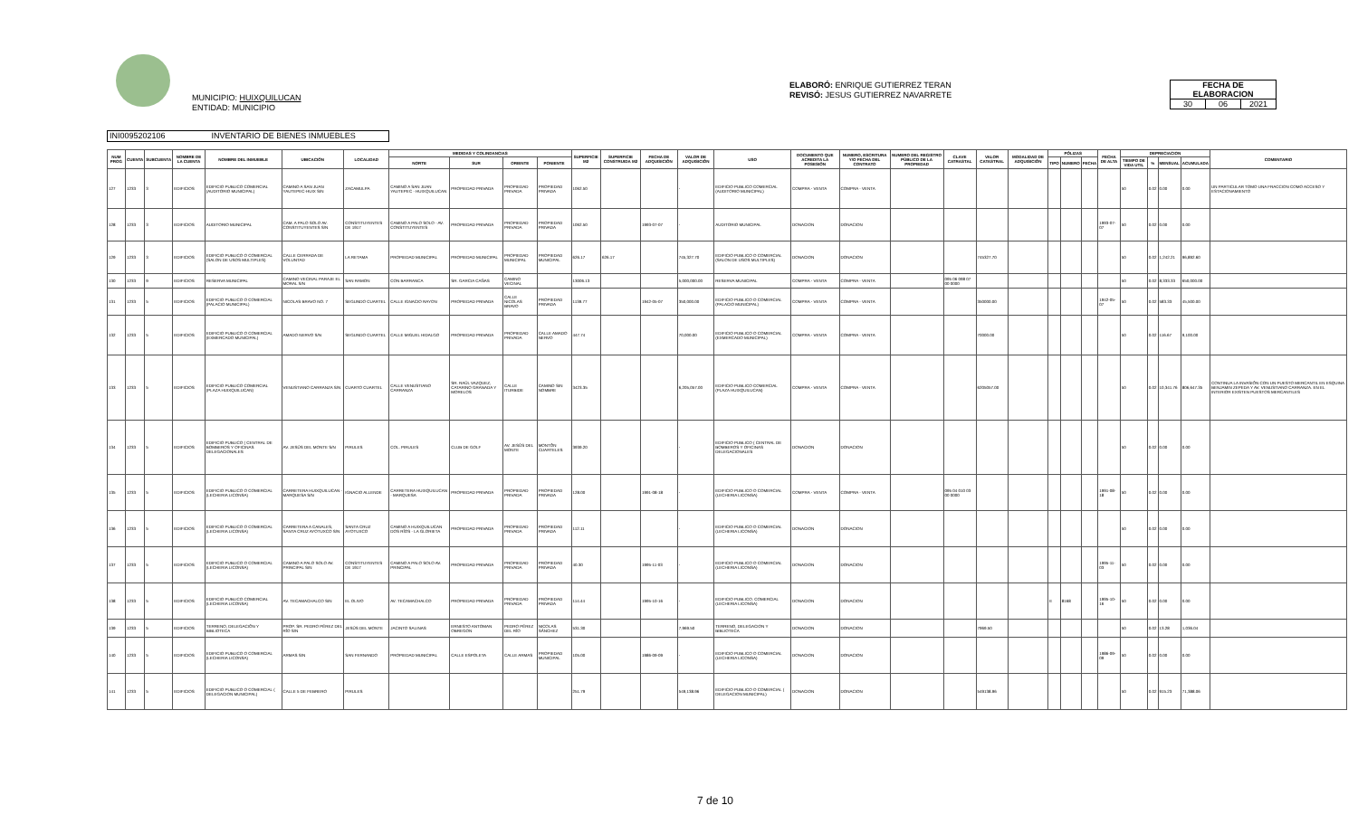MUNICIPIO: HUIXQUILUCAN
ENTIDAD: MUNICIPIO
ELABORÓ: ENRIQUE GUTIERREZ TERAN
REVISÓ: JESUS GUTIERREZ NAVARRETE
| FECHA DE ELABORACION | | |
| 30 | 06 | 2021 |
INI0095202106 INVENTARIO DE BIENES INMUEBLES
| NUM PROG | CUENTA | SUBCUENTA | NOMBRE DE LA CUENTA | NOMBRE DEL INMUEBLE | UBICACIÓN | LOCALIDAD | MEDIDAS Y COLINDANCIAS | | | | SUPERFICIE M2 | SUPERFICIE CONSTRUIDA M2 | FECHA DE ADQUISICIÓN | VALOR DE ADQUISICIÓN | USO | DOCUMENTO QUE ACREDITA LA POSESIÓN | NUMERO, ESCRITURA Y/O FECHA DEL CONTRATO | NUMERO DEL REGISTRO PÚBLICO DE LA PROPIEDAD | CLAVE CATRASTAL | VALOR CATASTRAL | MODALIDAD DE ADQUISICIÓN | PÓLIZAS | | | FECHA DE ALTA | DEPRECIACION | | | | COMENTARIO |
| --- | --- | --- | --- | --- | --- | --- | --- | --- | --- | --- | --- | --- | --- | --- | --- | --- | --- | --- | --- | --- | --- | --- | --- | --- | --- | --- | --- | --- | --- | --- |
| | | | | | | | NORTE | SUR | ORIENTE | PONIENTE | | | | | | | | | | | | TIPO | NUMERO | FECHA | | TIEMPO DE VIDA UTIL | % | MENSUAL | ACUMULADA | |
| 127 | 1233 | 3 | EDIFICIOS | EDIFICIO PUBLICO COMERCIAL (AUDITORIO MUNICIPAL) | CAMINO A SAN JUAN YAUTEPEC-HUIX S/N | ZACAMULPA | CAMINO A SAN JUAN YAUTEPEC - HUIXQUILUCAN | PROPIEDAD PRIVADA | PROPIEDAD PRIVADA | PROPIEDAD PRIVADA | 1062.50 | | | - | EDIFICIO PUBLICO COMERCIAL (AUDITORIO MUNICIPAL) | COMPRA - VENTA | COMPRA - VENTA | | | | | | | | | 50 | 0.02 | 0.00 | 0.00 | UN PARTICULAR TOMO UNA FRACCION COMO ACCESO Y ESTACIONAMIENTO |
| 128 | 1233 | 3 | EDIFICIOS | AUDITORIO MUNICIPAL | CAM. A PALO SOLO AV. CONSTITUYENTES S/N | CONSTITUYENTES DE 1917 | CAMINO A PALO SOLO - AV. CONSTITUYENTES | PROPIEDAD PRIVADA | PROPIEDAD PRIVADA | PROPIEDAD PRIVADA | 1062.50 | | 1993-07-07 | - | AUDITORIO MUNICIPAL | DONACION | DONACION | | | | | | | | 1993-07-07 | 50 | 0.02 | 0.00 | 0.00 | |
| 129 | 1233 | 3 | EDIFICIOS | EDIFICIO PUBLICO O COMERCIAL (SALON DE USOS MULTIPLES) | CALLE CERRADA DE VOLUNTAD | LA RETAMA | PROPIEDAD MUNICIPAL | PROPIEDAD MUNICIPAL | PROPIEDAD MUNICIPAL | PROPIEDAD MUNICIPAL | 626.17 | 626.17 | | 745,327.70 | EDIFICIO PUBLICO O COMERCIAL (SALON DE USOS MULTIPLES) | DONACION | DONACION | | | 745327.70 | | | | | | 50 | 0.02 | 1,242.21 | 96,892.60 | |
| 130 | 1233 | 9 | EDIFICIOS | RESERVA MUNICIPAL | CAMINO VECINAL PARAJE EL MORAL S/N | SAN RAMON | CON BARRANCA | SR. GARCIA CAÑAS | CAMINO VECINAL | | 13006.13 | | | 5,000,000.00 | RESERVA MUNICIPAL | COMPRA - VENTA | COMPRA - VENTA | | 095 06 098 07 00 0000 | | | | | | | 50 | 0.02 | 8,333.33 | 650,000.00 | |
| 131 | 1233 | 5 | EDIFICIOS | EDIFICIO PUBLICO O COMERCIAL (PALACIO MUNICIPAL) | NICOLAS BRAVO NO. 7 | SEGUNDO CUARTEL | CALLE IGNACIO RAYON | PROPIEDAD PRIVADA | CALLE NICOLAS BRAVO | PROPIEDAD PRIVADA | 1139.77 | | 1942-05-07 | 350,000.00 | EDIFICIO PUBLICO O COMERCIAL (PALACIO MUNICIPAL) | COMPRA - VENTA | COMPRA - VENTA | | | 350000.00 | | | | | 1942-05-07 | 50 | 0.02 | 583.33 | 45,500.00 | |
| 132 | 1233 | 5 | EDIFICIOS | EDIFICIO PUBLICO O COMERCIAL (EXMERCADO MUNICIPAL) | AMADO NERVO S/N | SEGUNDO CUARTEL | CALLE MIGUEL HIDALGO | PROPIEDAD PRIVADA | PROPIEDAD PRIVADA | CALLE AMADO NERVO | 447.74 | | | 70,000.00 | EDIFICIO PUBLICO O COMERCIAL (EXMERCADO MUNICIPAL) | COMPRA - VENTA | COMPRA - VENTA | | | 70000.00 | | | | | | 50 | 0.02 | 116.67 | 9,100.00 | |
| 133 | 1233 | 5 | EDIFICIOS | EDIFICIO PUBLICO COMERCIAL (PLAZA HUIXQUILUCAN) | VENUSTIANO CARRANZA S/N | CUARTO CUARTEL | CALLE VENUSTIANO CARRANZA | SR. RAÚL VAZQUEZ, CATARINO GRANADA Y MORELOS | CALLE ITURBIDE | CAMINO SIN NOMBRE | 3423.35 | | | 6,205,057.00 | EDIFICIO PUBLICO COMERCIAL (PLAZA HUIXQUILUCAN) | COMPRA - VENTA | COMPRA - VENTA | | | 6205057.00 | | | | | | 50 | 0.02 | 10,341.76 | 806,647.35 | CONTINUA LA INVASIÓN CON UN PUESTO MERCANTIL EN ESQUINA BENJAMIN ZEPEDA Y AV. VENUSTIANO CARRANZA. EN EL INTERIOR EXISTEN PUESTOS MERCANTILES |
| 134 | 1233 | 5 | EDIFICIOS | EDIFICIO PUBLICO ( CENTRAL DE BOMBEROS Y OFICINAS DELEGACIONALES | AV. JESÚS DEL MONTE S/N | PIRULES | COL. PIRULES | CLUB DE GOLF | AV. JESÚS DEL MONTE | MONTÓN CUARTELES | 3939.20 | | | - | EDIFICIO PUBLICO ( CENTRAL DE BOMBEROS Y OFICINAS DELEGACIONALES | DONACION | DONACION | | | | | | | | | 50 | 0.02 | 0.00 | 0.00 | |
| 135 | 1233 | 5 | EDIFICIOS | EDIFICIO PUBLICO O COMERCIAL (LECHERIA LICONSA) | CARRETERA HUIXQUILUCAN - MARQUESA S/N | IGNACIO ALLENDE | CARRETERA HUIXQUILUCAN - MARQUESA | PROPIEDAD PRIVADA | PROPIEDAD PRIVADA | PROPIEDAD PRIVADA | 128.00 | | 1991-08-18 | - | EDIFICIO PUBLICO O COMERCIAL (LECHERIA LICONSA) | COMPRA - VENTA | COMPRA - VENTA | | 095 04 010 03 00 0000 | | | | | | 1991-08-18 | 50 | 0.02 | 0.00 | 0.00 | |
| 136 | 1233 | 5 | EDIFICIOS | EDIFICIO PUBLICO O COMERCIAL (LECHERIA LICONSA) | CARRETERA A CANALES, SANTA CRUZ AYOTUXCO S/N | SANTA CRUZ AYOTUXCO | CAMINO A HUIXQUILUCAN DOS RÍOS - LA GLORIETA | PROPIEDAD PRIVADA | PROPIEDAD PRIVADA | PROPIEDAD PRIVADA | 112.11 | | | - | EDIFICIO PUBLICO O COMERCIAL (LECHERIA LICONSA) | DONACION | DONACION | | | | | | | | | 50 | 0.02 | 0.00 | 0.00 | |
| 137 | 1233 | 5 | EDIFICIOS | EDIFICIO PUBLICO O COMERCIAL (LECHERIA LICONSA) | CAMINO A PALO SOLO AV. PRINCIPAL S/N | CONSTITUYENTES DE 1917 | CAMINO A PALO SOLO AV. PRINCIPAL | PROPIEDAD PRIVADA | PROPIEDAD PRIVADA | PROPIEDAD PRIVADA | 40.30 | | 1995-11-03 | - | EDIFICIO PUBLICO O COMERCIAL (LECHERIA LICONSA) | DONACION | DONACION | | | | | | | | 1995-11-03 | 50 | 0.02 | 0.00 | 0.00 | |
| 138 | 1233 | 5 | EDIFICIOS | EDIFICIO PUBLICO COMERCIAL (LECHERIA LICONSA) | AV. TECAMACHALCO S/N | EL OLIVO | AV. TECAMACHALCO | PROPIEDAD PRIVADA | PROPIEDAD PRIVADA | PROPIEDAD PRIVADA | 114.44 | | 1995-10-16 | - | EDIFICIO PUBLICO. COMERCIAL (LECHERIA LICONSA) | DONACION | DONACION | | | | | E | 8168 | | 1995-10-16 | 50 | 0.02 | 0.00 | 0.00 | |
| 139 | 1233 | 5 | EDIFICIOS | TERRENO, DELEGACIÓN Y BIBLIOTECA | PROP. SR. PEDRO PÉREZ DEL RÍO S/N | JESÚS DEL MONTE | JACINTO SALINAS | ERNESTO ANTOMAN OBREGON | PEDRO PÉREZ DEL RÍO | NICOLAS SÁNCHEZ | 531.30 | | | 7,969.50 | TERRENO, DELEGACION Y BIBLIOTECA | DONACION | DONACION | | | 7969.50 | | | | | | 50 | 0.02 | 13.28 | 1,036.04 | |
| 140 | 1233 | 5 | EDIFICIOS | EDIFICIO PUBLICO O COMERCIAL (LECHERIA LICONSA) | ARMAS S/N | SAN FERNANDO | PROPIEDAD MUNICIPAL | CALLE ESPOLETA | CALLE ARMAS | PROPIEDAD MUNICIPAL | 105.00 | | 1986-09-09 | - | EDIFICIO PUBLICO O COMERCIAL (LECHERIA LICONSA) | DONACION | DONACION | | | | | | | | 1986-09-09 | 50 | 0.02 | 0.00 | 0.00 | |
| 141 | 1233 | 5 | EDIFICIOS | EDIFICIO PUBLICO O COMERCIAL ( DELEGACION MUNICIPAL) | CALLE 5 DE FEBRERO | PIRULES | | | | | 251.79 | | | 549,138.96 | EDIFICIO PUBLICO O COMERCIAL ( DELEGACION MUNICIPAL) | DONACION | DONACION | | | 549138.96 | | | | | | 50 | 0.02 | 915.23 | 71,388.06 | |
7 de 10